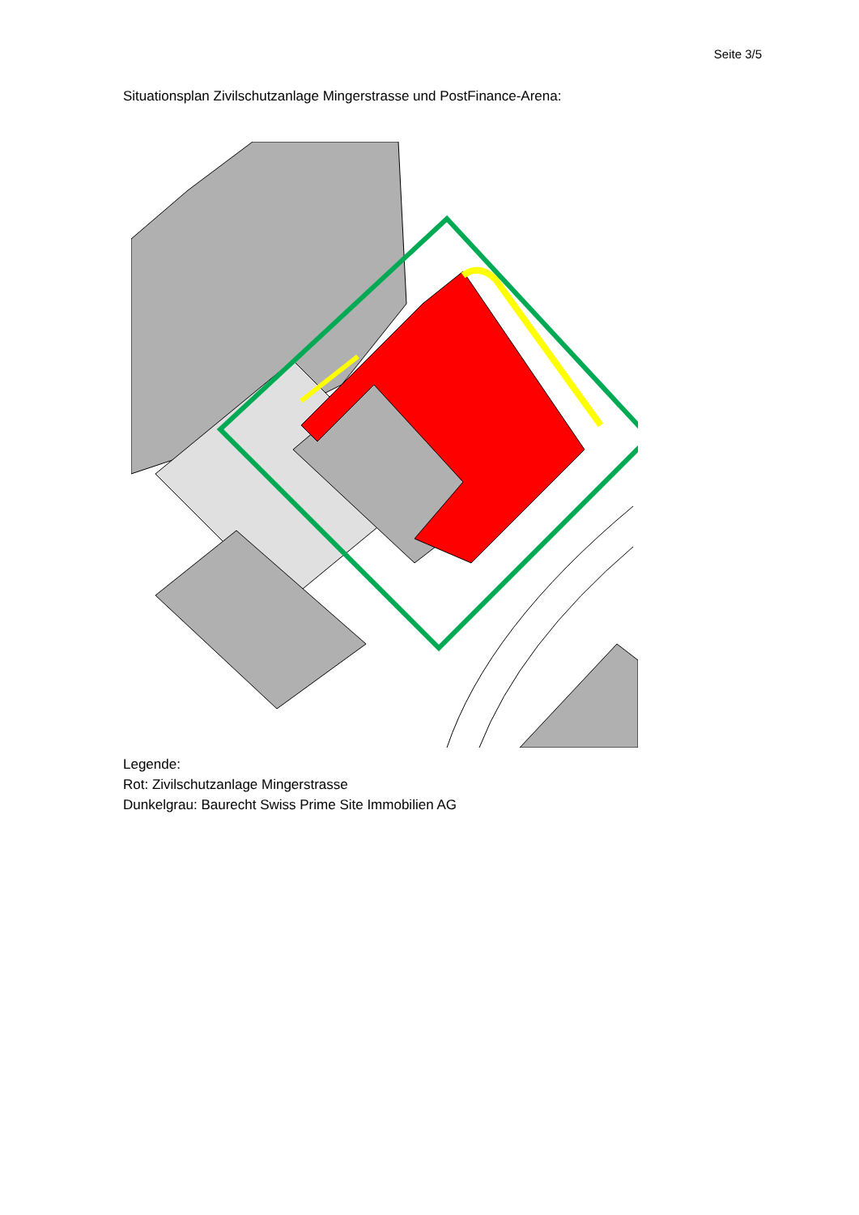Seite 3/5
Situationsplan Zivilschutzanlage Mingerstrasse und PostFinance-Arena:
Legende:
Rot: Zivilschutzanlage Mingerstrasse
Dunkelgrau: Baurecht Swiss Prime Site Immobilien AG